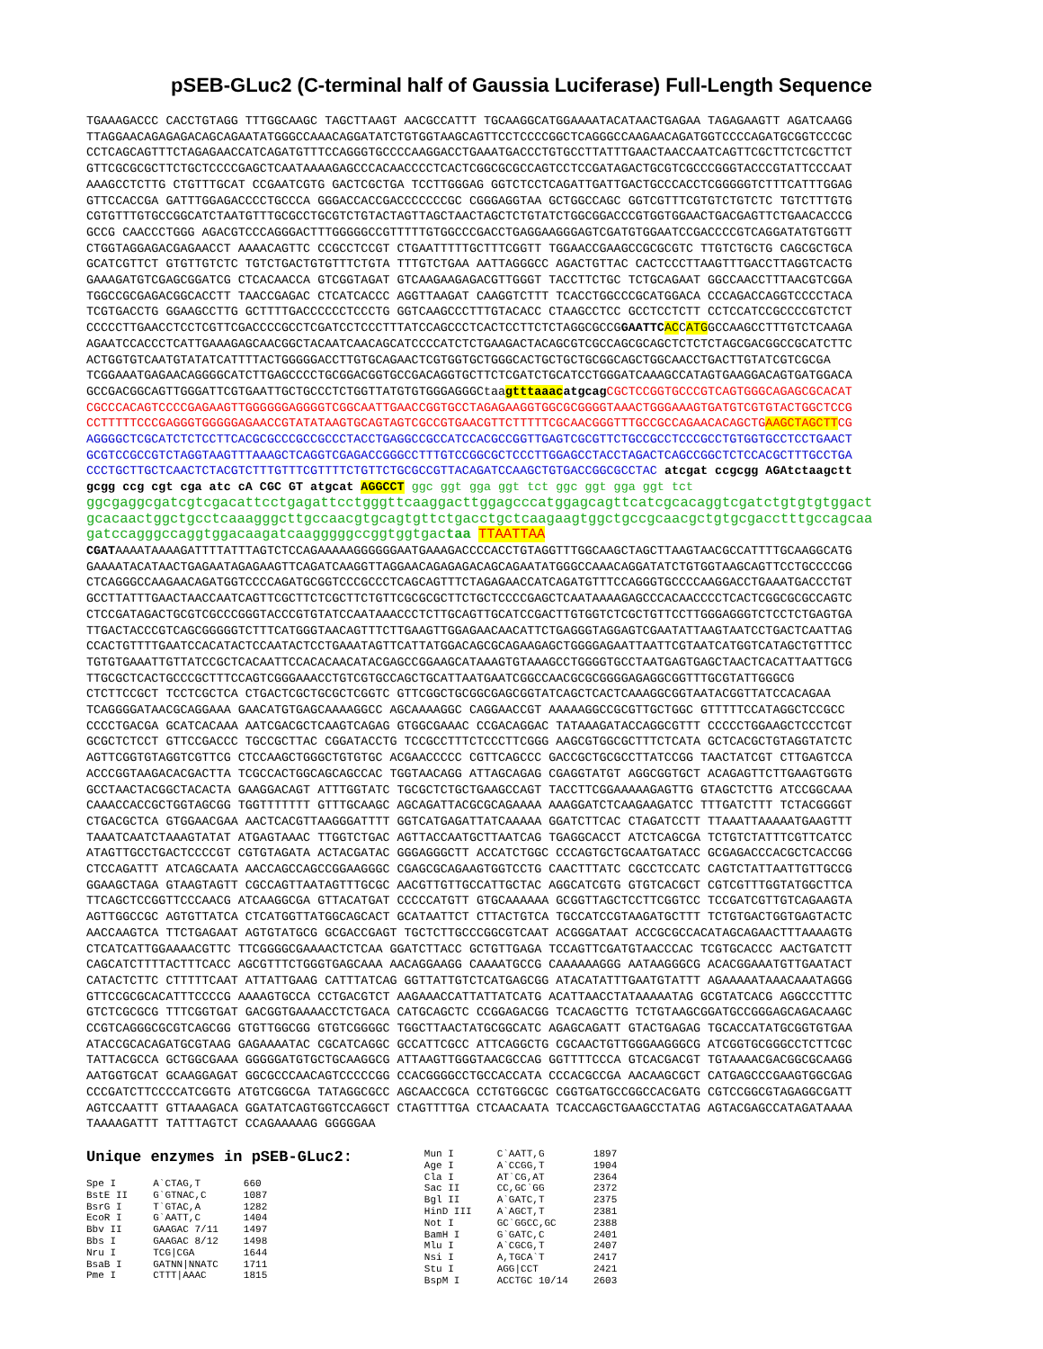pSEB-GLuc2 (C-terminal half of Gaussia Luciferase) Full-Length Sequence
TGAAAGACCC CACCTGTAGG TTTGGCAAGC TAGCTTAAGT AACGCCATTT TGCAAGGCATGGAAAATACATAACTGAGAA TAGAGAAGTT AGATCAAGG TTAGGAACAGAGAGACAGCAGAATATGGGCCAAACAGGATATCTGTGGTAAGCAGTTCCTCCCCGGCTCAGGGCCAAGAACAGATGGTCCCCAGATGCGGTCCCGC CCTCAGCAGTTTCTAGAGAACCATCAGATGTTTCCAGGGTGCCCCAAGGACCTGAAATGACCCTGTGCCTTATTTGAACTAACCAATCAGTTCGCTTCTCGCTTCT GTTCGCGCGCTTCTGCTCCCCGAGCTCAATAAAAGAGCCCACAACCCCTCACTCGGCGCGCCAGTCCTCCGATAGACTGCGTCGCCCGGGTACCCGTATTCCCAAT AAAGCCTCTTG CTGTTTGCAT CCGAATCGTG GACTCGCTGA TCCTTGGGAG GGTCTCCTCAGATTGATTGACTGCCCACCTCGGGGGTCTTTCATTTGGAG GTTCCACCGA GATTTGGAGACCCCTGCCCA GGGACCACCGACCCCCCCGC CGGGAGGTAA GCTGGCCAGC GGTCGTTTCGTGTCTGTCTC TGTCTTTGTG CGTGTTTGTGCCGGCATCTAATGTTTGCGCCTGCGTCTGTACTAGTTAGCTAACTAGCTCTGTATCTGGCGGACCCGTGGTGGAACTGACGAGTTCTGAACACCCG GCCG CAACCCTGGG AGACGTCCCAGGGACTTTGGGGGCCGTTTTTGTGGCCCGACCTGAGGAAGGGAGTCGATGTGGAATCCGACCCCGTCAGGATATGTGGTT CTGGTAGGAGACGAGAACCT AAAACAGTTC CCGCCTCCGT CTGAATTTTTGCTTTCGGTT TGGAACCGAAGCCGCGCGTC TTGTCTGCTG CAGCGCTGCA GCATCGTTCT GTGTTGTCTC TGTCTGACTGTGTTTCTGTA TTTGTCTGAA AATTAGGGCC AGACTGTTAC CACTCCCTTAAGTTTGACCTTAGGTCACTG GAAAGATGTCGAGCGGATCG CTCACAACCA GTCGGTAGAT GTCAAGAAGAGACGTTGGGT TACCTTCTGC TCTGCAGAAT GGCCAACCTTTAACGTCGGA TGGCCGCGAGACGGCACCTT TAACCGAGAC CTCATCACCC AGGTTAAGAT CAAGGTCTTT TCACCTGGCCCGCATGGACA CCCAGACCAGGTCCCCTACA TCGTGACCTG GGAAGCCTTG GCTTTTGACCCCCCTCCCTG GGTCAAGCCCTTTGTACACC CTAAGCCTCC GCCTCCTCTT CCTCCATCCGCCCCGTCTCT CCCCCTTGAACCTCCTCGTTCGACCCCGCCTCGATCCTCCCTTTATCCAGCCCTCACTCCTTCTCTAGGCGCCGGAATTC ACCATGGCCAAGCCTTTGTCTCAAGA AGAATCCACCCTCATTGAAAGAGCAACGGCTACAATCAACAGCATCCCCATCTCTGAAGACTACAGCGTCGCCAGCGCAGCTCTCTCTAGCGACGGCCGCATCTTC ACTGGTGTCAATGTATATCATTTTACTGGGGGACCTTGTGCAGAACTCGTGGTGCTGGGCACTGCTGCTGCGGCAGCTGGCAACCTGACTTGTATCGTCGCGA TCGGAAATGAGAACAGGGGCATCTTGAGCCCCTGCGGACGGTGCCGACAGGTGCTTCTCGATCTGCATCCTGGGATCAAAGCCATAGTGAAGGACAGTGATGGACA GCCGACGGCAGTTGGGATTCGTGAATTGCTGCCCTCTGGTTATGTGTGGGAGGGCtaagtttaaac atgcag CGCTCCGGTGCCCGTCAGTGGGCAGAGCGCACAT CGCCCACAGTCCCCGAGAAGTTGGGGGGAGGGGTCGGCAATTGAACCGGTGCCTAGAGAAGGTGGCGCGGGGTAAACTGGGAAAGTGATGTCGTGTACTGGCTCCG CCTTTTTCCCGAGGGTGGGGGAGAACCGTATATAAGTGCAGTAGTCGCCGTGAACGTTCTTTTTCGCAACGGGTTTGCCGCCAGAACACAGCTG AAGCTAGCTT CG AGGGGCTCGCATCTCTCCTTCACGCGCCCGCCGCCCTACCTGAGGCCGCCATCCACGCCGGTTGAGTCGCGTTCTGCCGCCTCCCGCCTGTGGTGCCTCCTGAACT GCGTCCGCCGTCTAGGTAAGTTTAAAGCTCAGGTCGAGACCGGGCCTTTGTCCGGCGCTCCCTTGGAGCCTACCTAGACTCAGCCGGCTCTCCACGCTTTGCCTGA CCCTGCTTGCTCAACTCTACGTCTTTGTTTCGTTTTCTGTTCTGCGCCGTTACAGATCCAAGCTGTGACCGGCGCCTAC atcgat ccgcgg AGAtctaagctt gcgg ccg cgt cga atc cA CGC GT atgcat AGGCCT ggc ggt gga ggt tct ggc ggt gga ggt tct ggcgaggcgatcgtcgacattcctgagattcctgggttcaaggacttggagcccatggagcagttcatcgcacaggtcgatctgtgtgtggact gcacaactggctgcctcaaagggcttgccaacgtgcagtgttctgacctgctcaagaagtggctgccgcaacgctgtgcgacctttgccagcaa gatccagggccaggtggacaagatcaagggggccggtggtgactaa TTAATTAA CGATAAAATAAAAGATTTTATTTAGTCTCCAGAAAAAGGGGGGAATGAAAGACCCCACCTGTAGGTTTGGCAAGCTAGCTTAAGTAACGCCATTTTGCAAGGCATG GAAAATACATAACTGAGAATAGAGAAGTTCAGATCAAGGTTAGGAACAGAGAGACAGCAGAATATGGGCCAAACAGGATATCTGTGGTAAGCAGTTCCTGCCCCGG CTCAGGGCCAAGAACAGATGGTCCCCAGATGCGGTCCCGCCCTCAGCAGTTTCTAGAGAACCATCAGATGTTTCCAGGGTGCCCCAAGGACCTGAAATGACCCTGT GCCTTATTTGAACTAACCAATCAGTTCGCTTCTCGCTTCTGTTCGCGCGCTTCTGCTCCCCGAGCTCAATAAAAGAGCCCACAACCCCTCACTCGGCGCGCCAGTC CTCCGATAGACTGCGTCGCCCGGGTACCCGTGTATCCAATAAACCCTCTTGCAGTTGCATCCGACTTGTGGTCTCGCTGTTCCTTGGGAGGGTCTCCTCTGAGTGA TTGACTACCCGTCAGCGGGGGTCTTTCATGGGTAACAGTTTCTTGAAGTTGGAGAACAACATTCTGAGGGTAGGAGTCGAATATTAAGTAATCCTGACTCAATTAG CCACTGTTTTGAATCCACATACTCCAATACTCCTGAAATAGTTCATTATGGACAGCGCAGAAGAGCTGGGGAGAATTAATTCGTAATCATGGTCATAGCTGTTTCC TGTGTGAAATTGTTATCCGCTCACAATTCCACACAACATACGAGCCGGAAGCATAAAGTGTAAAGCCTGGGGTGCCTAATGAGTGAGCTAACTCACATTAATTGCG TTGCGCTCACTGCCCGCTTTCCAGTCGGGAAACCTGTCGTGCCAGCTGCATTAATGAATCGGCCAACGCGCGGGGAGAGGCGGTTTGCGTATTGGGCG CTCTTCCGCT TCCTCGCTCA CTGACTCGCTGCGCTCGGTC GTTCGGCTGCGGCGAGCGGTATCAGCTCACTCAAAGGCGGTAATACGGTTATCCACAGAA TCAGGGGATAACGCAGGAAA GAACATGTGAGCAAAAGGCC AGCAAAAGGC CAGGAACCGT AAAAAGGCCGCGTTGCTGGC GTTTTTCCATAGGCTCCGCC CCCCTGACGA GCATCACAAA AATCGACGCTCAAGTCAGAG GTGGCGAAAC CCGACAGGAC TATAAAGATACCAGGCGTTT CCCCCTGGAAGCTCCCTCGT GCGCTCTCCT GTTCCGACCC TGCCGCTTAC CGGATACCTG TCCGCCTTTCTCCCTTCGGG AAGCGTGGCGCTTTCTCATA GCTCACGCTGTAGGTATCTC AGTTCGGTGTAGGTCGTTCG CTCCAAGCTGGGCTGTGTGC ACGAACCCCC CGTTCAGCCC GACCGCTGCGCCTTATCCGG TAACTATCGT CTTGAGTCCA ACCCGGTAAGACACGACTTA TCGCCACTGGCAGCAGCCAC TGGTAACAGG ATTAGCAGAG CGAGGTATGT AGGCGGTGCT ACAGAGTTCTTGAAGTGGTG GCCTAACTACGGCTACACTA GAAGGACAGT ATTTGGTATC TGCGCTCTGCTGAAGCCAGT TACCTTCGGAAAAAGAGTTG GTAGCTCTTG ATCCGGCAAA CAAACCACCGCTGGTAGCGG TGGTTTTTTT GTTTGCAAGC AGCAGATTACGCGCAGAAAA AAAGGATCTCAAGAAGATCC TTTGATCTTT TCTACGGGGT CTGACGCTCA GTGGAACGAA AACTCACGTTAAGGGATTTT GGTCATGAGATTATCAAAAA GGATCTTCAC CTAGATCCTT TTAAATTAAAAATGAAGTTT TAAATCAATCTAAAGTATAT ATGAGTAAAC TTGGTCTGAC AGTTACCAATGCTTAATCAG TGAGGCACCT ATCTCAGCGA TCTGTCTATTTCGTTCATCC ATAGTTGCCTGACTCCCCGT CGTGTAGATA ACTACGATAC GGGAGGGCTT ACCATCTGGC CCCAGTGCTGCAATGATACC GCGAGACCCACGCTCACCGG CTCCAGATTT ATCAGCAATA AACCAGCCAGCCGGAAGGGC CGAGCGCAGAAGTGGTCCTG CAACTTTATC CGCCTCCATC CAGTCTATTAATTGTTGCCG GGAAGCTAGA GTAAGTAGTT CGCCAGTTAATAGTTTGCGC AACGTTGTTGCCATTGCTAC AGGCATCGTG GTGTCACGCT CGTCGTTTGGTATGGCTTCA TTCAGCTCCGGTTCCCAACG ATCAAGGCGA GTTACATGAT CCCCCATGTT GTGCAAAAAA GCGGTTAGCTCCTTCGGTCC TCCGATCGTTGTCAGAAGTA AGTTGGCCGC AGTGTTATCA CTCATGGTTATGGCAGCACT GCATAATTCT CTTACTGTCA TGCCATCCGTAAGATGCTTT TCTGTGACTGGTGAGTACTC AACCAAGTCA TTCTGAGAAT AGTGTATGCG GCGACCGAGT TGCTCTTGCCCGGCGTCAAT ACGGGATAAT ACCGCGCCACATAGCAGAACTTTAAAAGTG CTCATCATTGGAAAACGTTC TTCGGGGCGAAAACTCTCAA GGATCTTACC GCTGTTGAGA TCCAGTTCGATGTAACCCAC TCGTGCACCC AACTGATCTT CAGCATCTTTTACTTTCACC AGCGTTTCTGGGTGAGCAAA AACAGGAAGG CAAAATGCCG CAAAAAAGGG AATAAGGGCG ACACGGAAATGTTGAATACT CATACTCTTC CTTTTTCAAT ATTATTGAAG CATTTATCAG GGTTATTGTCTCATGAGCGG ATACATATTTGAATGTATTT AGAAAAATAAACAAATAGGG GTTCCGCGCACATTTCCCCG AAAAGTGCCA CCTGACGTCT AAGAAACCATTATTATCATG ACATTAACCTATAAAAATAG GCGTATCACG AGGCCCTTTC GTCTCGCGCG TTTCGGTGAT GACGGTGAAAACCTCTGACA CATGCAGCTC CCGGAGACGG TCACAGCTTG TCTGTAAGCGGATGCCGGGAGCAGACAAGC CCGTCAGGGCGCGTCAGCGG GTGTTGGCGG GTGTCGGGGC TGGCTTAACTATGCGGCATC AGAGCAGATT GTACTGAGAG TGCACCATATGCGGTGTGAA ATACCGCACAGATGCGTAAG GAGAAAATAC CGCATCAGGC GCCATTCGCC ATTCAGGCTG CGCAACTGTTGGGAAGGGCG ATCGGTGCGGGCCTCTTCGC TATTACGCCA GCTGGCGAAA GGGGGATGTGCTGCAAGGCG ATTAAGTTGGGTAACGCCAG GGTTTTCCCA GTCACGACGT TGTAAAACGACGGCGCAAGG AATGGTGCAT GCAAGGAGAT GGCGCCCAACAGTCCCCCGG CCACGGGGCCTGCCACCATA CCCACGCCGA AACAAGCGCT CATGAGCCCGAAGTGGCGAG CCCGATCTTCCCCATCGGTG ATGTCGGCGA TATAGGCGCC AGCAACCGCA CCTGTGGCGC CGGTGATGCCGGCCACGATG CGTCCGGCGTAGAGGCGATT AGTCCAATTT GTTAAAGACA GGATATCAGTGGTCCAGGCT CTAGTTTTGA CTCAACAATA TCACCAGCTGAAGCCTATAG AGTACGAGCCATAGATAAAA TAAAAGATTT TATTTAGTCT CCAGAAAAAG GGGGGAA
Unique enzymes in pSEB-GLuc2:
| Spe I | A`CTAG,T | 660 |
| BstE II | G`GTNAC,C | 1087 |
| BsrG I | T`GTAC,A | 1282 |
| EcoR I | G`AATT,C | 1404 |
| Bbv II | GAAGAC 7/11 | 1497 |
| Bbs I | GAAGAC 8/12 | 1498 |
| Nru I | TCG/CGA | 1644 |
| BsaB I | GATNN/NNATC | 1711 |
| Pme I | CTTT/AAAC | 1815 |
| Mun I | C`AATT,G | 1897 |
| Age I | A`CCGG,T | 1904 |
| Cla I | AT`CG,AT | 2364 |
| Sac II | CC,GC`GG | 2372 |
| Bgl II | A`GATC,T | 2375 |
| HinD III | A`AGCT,T | 2381 |
| Not I | GC`GGCC,GC | 2388 |
| BamH I | G`GATC,C | 2401 |
| Mlu I | A`CGCG,T | 2407 |
| Nsi I | A,TGCA`T | 2417 |
| Stu I | AGG/CCT | 2421 |
| BspM I | ACCTGC 10/14 | 2603 |